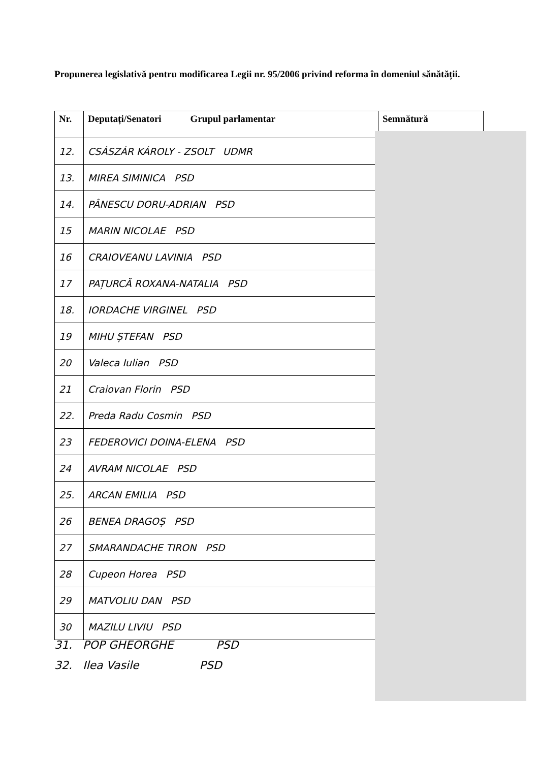Propunerea legislativă pentru modificarea Legii nr. 95/2006 privind reforma în domeniul sănătății.
| Nr. | Deputați/Senatori Grupul parlamentar | Semnătură |
| --- | --- | --- |
| 12. | CSÁSZÁR KÁROLY - ZSOLT UDMR | |
| 13. | MIREA SIMINICA PSD | |
| 14. | PÂNESCU DORU-ADRIAN PSD | |
| 15 | MARIN NICOLAE PSD | |
| 16 | CRAIOVEANU LAVINIA PSD | |
| 17 | PAȚURCĂ ROXANA-NATALIA PSD | |
| 18. | IORDACHE VIRGINEL PSD | |
| 19 | MIHU ȘTEFAN PSD | |
| 20 | Valeca Iulian PSD | |
| 21 | Craiovan Florin PSD | |
| 22. | Preda Radu Cosmin PSD | |
| 23 | FEDEROVICI DOINA-ELENA PSD | |
| 24 | AVRAM NICOLAE PSD | |
| 25. | ARCAN EMILIA PSD | |
| 26 | BENEA DRAGOȘ PSD | |
| 27 | SMARANDACHE TIRON PSD | |
| 28 | Cupeon Horea PSD | |
| 29 | MATVOLIU DAN PSD | |
| 30 | MAZILU LIVIU PSD | |
31. POP GHEORGHE PSD
32. Ilea Vasile PSD